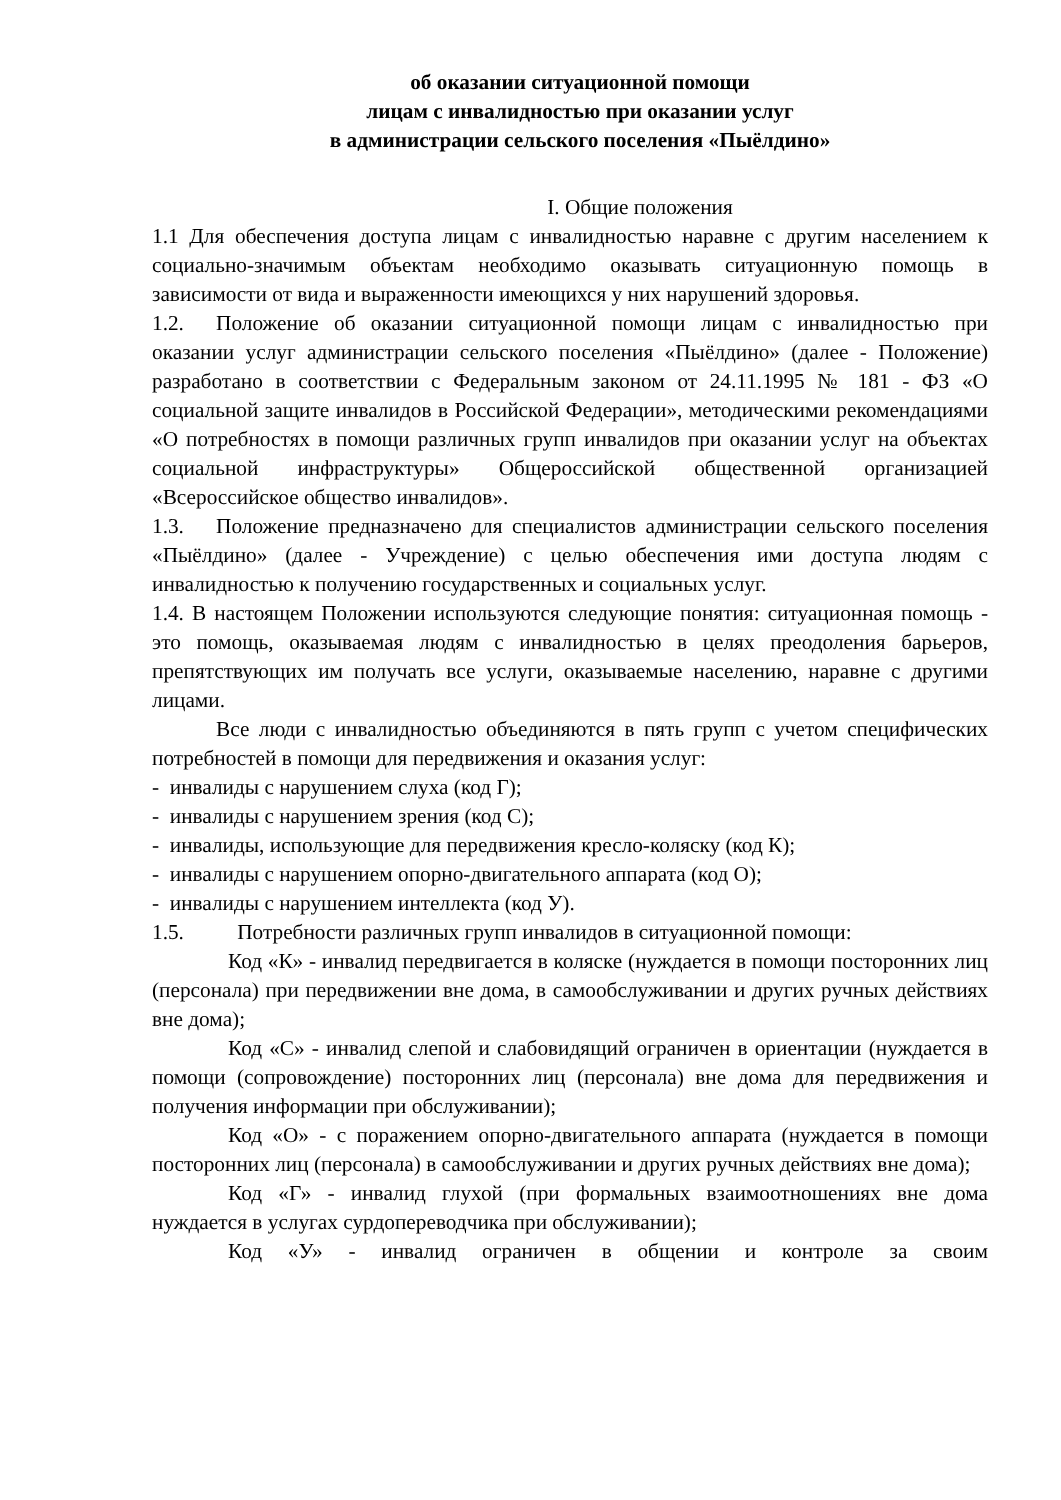об оказании ситуационной помощи
лицам с инвалидностью при оказании услуг
в администрации сельского поселения «Пыёлдино»
I. Общие положения
1.1 Для обеспечения доступа лицам с инвалидностью наравне с другим населением к социально-значимым объектам необходимо оказывать ситуационную помощь в зависимости от вида и выраженности имеющихся у них нарушений здоровья.
1.2. Положение об оказании ситуационной помощи лицам с инвалидностью при оказании услуг администрации сельского поселения «Пыёлдино» (далее - Положение) разработано в соответствии с Федеральным законом от 24.11.1995 № 181 - ФЗ «О социальной защите инвалидов в Российской Федерации», методическими рекомендациями «О потребностях в помощи различных групп инвалидов при оказании услуг на объектах социальной инфраструктуры» Общероссийской общественной организацией «Всероссийское общество инвалидов».
1.3. Положение предназначено для специалистов администрации сельского поселения «Пыёлдино» (далее - Учреждение) с целью обеспечения ими доступа людям с инвалидностью к получению государственных и социальных услуг.
1.4. В настоящем Положении используются следующие понятия: ситуационная помощь - это помощь, оказываемая людям с инвалидностью в целях преодоления барьеров, препятствующих им получать все услуги, оказываемые населению, наравне с другими лицами.
Все люди с инвалидностью объединяются в пять групп с учетом специфических потребностей в помощи для передвижения и оказания услуг:
- инвалиды с нарушением слуха (код Г);
- инвалиды с нарушением зрения (код С);
- инвалиды, использующие для передвижения кресло-коляску (код К);
- инвалиды с нарушением опорно-двигательного аппарата (код О);
- инвалиды с нарушением интеллекта (код У).
1.5. Потребности различных групп инвалидов в ситуационной помощи:
Код «К» - инвалид передвигается в коляске (нуждается в помощи посторонних лиц (персонала) при передвижении вне дома, в самообслуживании и других ручных действиях вне дома);
Код «С» - инвалид слепой и слабовидящий ограничен в ориентации (нуждается в помощи (сопровождение) посторонних лиц (персонала) вне дома для передвижения и получения информации при обслуживании);
Код «О» - с поражением опорно-двигательного аппарата (нуждается в помощи посторонних лиц (персонала) в самообслуживании и других ручных действиях вне дома);
Код «Г» - инвалид глухой (при формальных взаимоотношениях вне дома нуждается в услугах сурдопереводчика при обслуживании);
Код «У» - инвалид ограничен в общении и контроле за своим